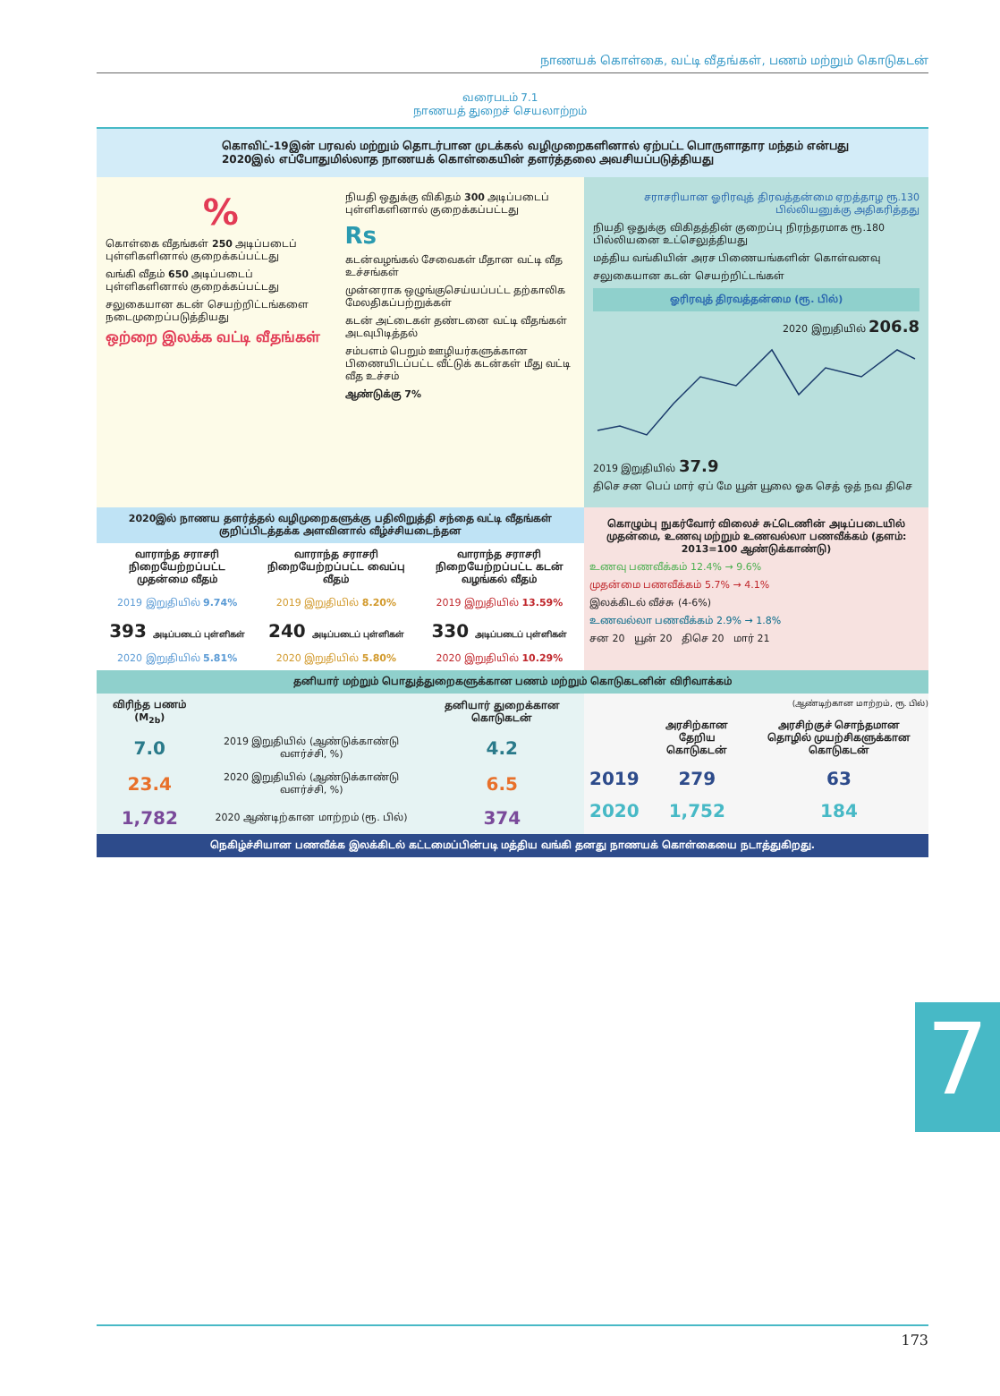நாணயக் கொள்கை, வட்டி வீதங்கள், பணம் மற்றும் கொடுகடன்
வரைபடம் 7.1
நாணயத் துறைச் செயலாற்றம்
கொவிட்-19இன் பரவல் மற்றும் தொடர்பான முடக்கல் வழிமுறைகளினால் ஏற்பட்ட பொருளாதார மந்தம் என்பது 2020இல் எப்போதுமில்லாத நாணயக் கொள்கையின் தளர்த்தலை அவசியப்படுத்தியது
%
கொள்கை வீதங்கள் 250 அடிப்படைப் புள்ளிகளினால் குறைக்கப்பட்டது
வங்கி வீதம் 650 அடிப்படைப் புள்ளிகளினால் குறைக்கப்பட்டது
சலுகையான கடன் செயற்றிட்டங்களை நடைமுறைப்படுத்தியது
ஒற்றை இலக்க வட்டி வீதங்கள்
நியதி ஒதுக்கு விகிதம் 300 அடிப்படைப் புள்ளிகளினால் குறைக்கப்பட்டது
Rs
கடன்வழங்கல் சேவைகள் மீதான வட்டி வீத உச்சங்கள்
முன்னராக ஒழுங்குசெய்யப்பட்ட தற்காலிக மேலதிகப்பற்றுக்கள்
கடன் அட்டைகள் தண்டனை வட்டி வீதங்கள் அடவுபிடித்தல்
சம்பளம் பெறும் ஊழியர்களுக்கான பிணையிடப்பட்ட வீட்டுக் கடன்கள் மீது வட்டி வீத உச்சம்
ஆண்டுக்கு 7%
சராசரியான ஓரிரவுத் திரவத்தன்மை ஏறத்தாழ ரூ.130 பில்லியனுக்கு அதிகரித்தது
நியதி ஒதுக்கு விகிதத்தின் குறைப்பு நிரந்தரமாக ரூ.180 பில்லியனை உட்செலுத்தியது
மத்திய வங்கியின் அரச பிணையங்களின் கொள்வனவு
சலுகையான கடன் செயற்றிட்டங்கள்
ஓரிரவுத் திரவத்தன்மை (ரூ. பில்)
2020 இறுதியில் 206.8
2019 இறுதியில் 37.9
திசெ சன பெப் மார் ஏப் மே யூன் யூலை ஓக செத் ஒத் நவ திசெ
2020இல் நாணய தளர்த்தல் வழிமுறைகளுக்கு பதிலிறுத்தி சந்தை வட்டி வீதங்கள் குறிப்பிடத்தக்க அளவினால் வீழ்ச்சியடைந்தன
| வாராந்த சராசரி நிறையேற்றப்பட்ட முதன்மை வீதம் | வாராந்த சராசரி நிறையேற்றப்பட்ட வைப்பு வீதம் | வாராந்த சராசரி நிறையேற்றப்பட்ட கடன் வழங்கல் வீதம் |
| --- | --- | --- |
| 2019 இறுதியில் 9.74% | 2019 இறுதியில் 8.20% | 2019 இறுதியில் 13.59% |
| 393 அடிப்படைப் புள்ளிகள் | 240 அடிப்படைப் புள்ளிகள் | 330 அடிப்படைப் புள்ளிகள் |
| 2020 இறுதியில் 5.81% | 2020 இறுதியில் 5.80% | 2020 இறுதியில் 10.29% |
கொழும்பு நுகர்வோர் விலைச் சுட்டெணின் அடிப்படையில் முதன்மை, உணவு மற்றும் உணவல்லா பணவீக்கம் (தளம்: 2013=100 ஆண்டுக்காண்டு)
உணவு பணவீக்கம் 12.4% → 9.6%
முதன்மை பணவீக்கம் 5.7% → 4.1%
இலக்கிடல் வீச்சு (4-6%)
உணவல்லா பணவீக்கம் 2.9% → 1.8%
சன 20 யூன் 20 திசெ 20 மார் 21
தனியார் மற்றும் பொதுத்துறைகளுக்கான பணம் மற்றும் கொடுகடனின் விரிவாக்கம்
| விரிந்த பணம் (M<sub>2b</sub>) | | தனியார் துறைக்கான கொடுகடன் |
| --- | --- | --- |
| 7.0 | 2019 இறுதியில் (ஆண்டுக்காண்டு வளர்ச்சி, %) | 4.2 |
| 23.4 | 2020 இறுதியில் (ஆண்டுக்காண்டு வளர்ச்சி, %) | 6.5 |
| 1,782 | 2020 ஆண்டிற்கான மாற்றம் (ரூ. பில்) | 374 |
(ஆண்டிற்கான மாற்றம், ரூ. பில்)
| | அரசிற்கான தேறிய கொடுகடன் | அரசிற்குச் சொந்தமான தொழில் முயற்சிகளுக்கான கொடுகடன் |
| --- | --- | --- |
| 2019 | 279 | 63 |
| 2020 | 1,752 | 184 |
நெகிழ்ச்சியான பணவீக்க இலக்கிடல் கட்டமைப்பின்படி மத்திய வங்கி தனது நாணயக் கொள்கையை நடாத்துகிறது.
7
173